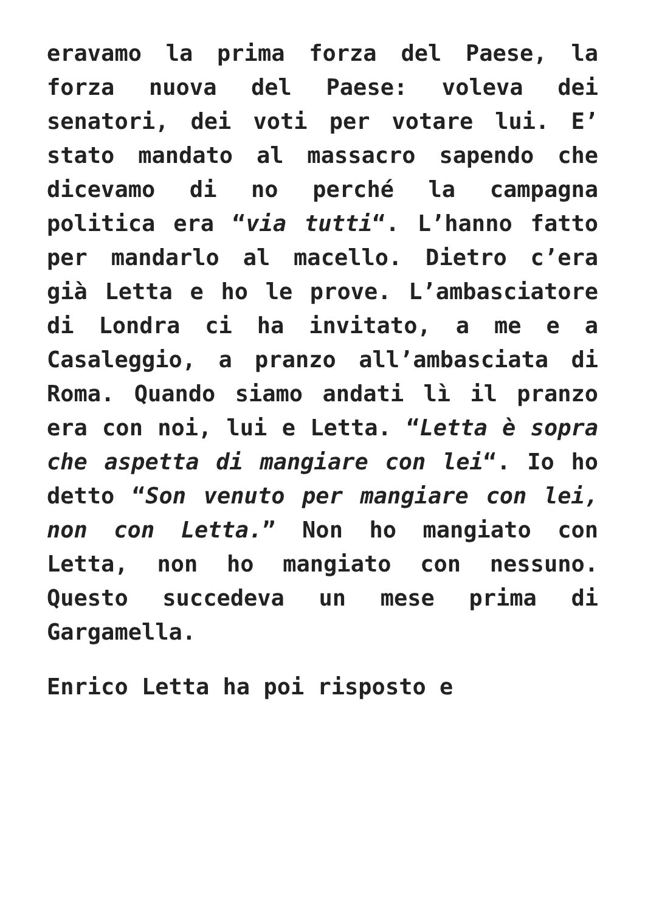eravamo la prima forza del Paese, la forza nuova del Paese: voleva dei senatori, dei voti per votare lui. E’ stato mandato al massacro sapendo che dicevamo di no perché la campagna politica era “via tutti“. L’hanno fatto per mandarlo al macello. Dietro c’era già Letta e ho le prove. L’ambasciatore di Londra ci ha invitato, a me e a Casaleggio, a pranzo all’ambasciata di Roma. Quando siamo andati lì il pranzo era con noi, lui e Letta. “Letta è sopra che aspetta di mangiare con lei“. Io ho detto “Son venuto per mangiare con lei, non con Letta.” Non ho mangiato con Letta, non ho mangiato con nessuno. Questo succedeva un mese prima di Gargamella.
Enrico Letta ha poi risposto e